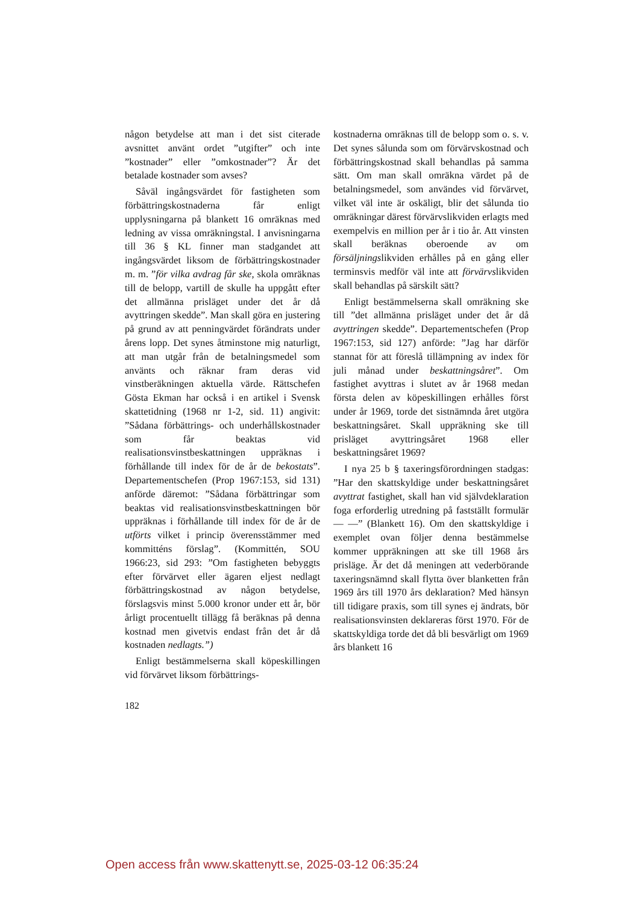någon betydelse att man i det sist citerade avsnittet använt ordet ”utgifter” och inte ”kostnader” eller ”omkostnader”? Är det betalade kostnader som avses?
Såväl ingångsvärdet för fastigheten som förbättringskostnaderna får enligt upplysningarna på blankett 16 omräknas med ledning av vissa omräkningstal. I anvisningarna till 36 § KL finner man stadgandet att ingångsvärdet liksom de förbättringskostnader m. m. ”för vilka avdrag får ske, skola omräknas till de belopp, vartill de skulle ha uppgått efter det allmänna prisläget under det år då avyttringen skedde”. Man skall göra en justering på grund av att penningvärdet förändrats under årens lopp. Det synes åtminstone mig naturligt, att man utgår från de betalningsmedel som använts och räknar fram deras vid vinstberäkningen aktuella värde. Rättschefen Gösta Ekman har också i en artikel i Svensk skattetidning (1968 nr 1-2, sid. 11) angivit: ”Sådana förbättrings- och underhållskostnader som får beaktas vid realisationsvinstbeskattningen uppräknas i förhållande till index för de år de bekostats”. Departementschefen (Prop 1967:153, sid 131) anförde däremot: ”Sådana förbättringar som beaktas vid realisationsvinstbeskattningen bör uppräknas i förhållande till index för de år de utförts vilket i princip överensstämmer med kommitténs förslag”. (Kommittén, SOU 1966:23, sid 293: ”Om fastigheten bebyggts efter förvärvet eller ägaren eljest nedlagt förbättringskostnad av någon betydelse, förslagsvis minst 5.000 kronor under ett år, bör årligt procentuellt tillägg få beräknas på denna kostnad men givetvis endast från det år då kostnaden nedlagts.”)
Enligt bestämmelserna skall köpeskillingen vid förvärvet liksom förbättrings-
kostnaderna omräknas till de belopp som o. s. v. Det synes sålunda som om förvärvskostnad och förbättringskostnad skall behandlas på samma sätt. Om man skall omräkna värdet på de betalningsmedel, som användes vid förvärvet, vilket väl inte är oskäligt, blir det sålunda tio omräkningar därest förvärvslikviden erlagts med exempelvis en million per år i tio år. Att vinsten skall beräknas oberoende av om försäljningslikviden erhålles på en gång eller terminsvis medför väl inte att förvärvslikviden skall behandlas på särskilt sätt?
Enligt bestämmelserna skall omräkning ske till ”det allmänna prisläget under det år då avyttringen skedde”. Departementschefen (Prop 1967:153, sid 127) anförde: ”Jag har därför stannat för att föreslå tillämpning av index för juli månad under beskattningsåret”. Om fastighet avyttras i slutet av år 1968 medan första delen av köpeskillingen erhålles först under år 1969, torde det sistnämnda året utgöra beskattningsåret. Skall uppräkning ske till prisläget avyttringsåret 1968 eller beskattningsåret 1969?
I nya 25 b § taxeringsförordningen stadgas: ”Har den skattskyldige under beskattningsåret avyttrat fastighet, skall han vid självdeklaration foga erforderlig utredning på fastställt formulär — —” (Blankett 16). Om den skattskyldige i exemplet ovan följer denna bestämmelse kommer uppräkningen att ske till 1968 års prisläge. Är det då meningen att vederbörande taxeringsnämnd skall flytta över blanketten från 1969 års till 1970 års deklaration? Med hänsyn till tidigare praxis, som till synes ej ändrats, bör realisationsvinsten deklareras först 1970. För de skattskyldiga torde det då bli besvärligt om 1969 års blankett 16
182
Open access från www.skattenytt.se, 2025-03-12 06:35:24